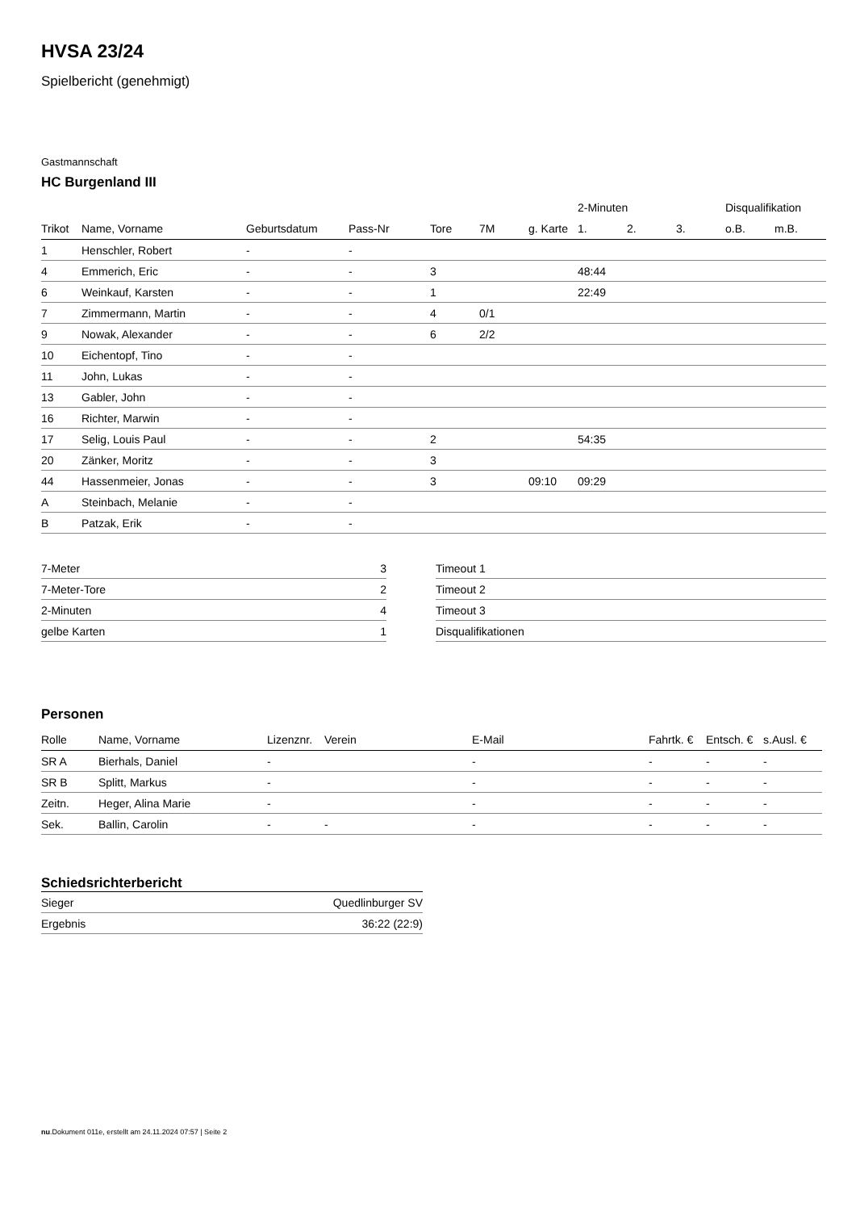HVSA 23/24
Spielbericht (genehmigt)
Gastmannschaft
HC Burgenland III
| | | | | | | | 2-Minuten | | | Disqualifikation | |
| --- | --- | --- | --- | --- | --- | --- | --- | --- | --- | --- | --- |
| Trikot | Name, Vorname | Geburtsdatum | Pass-Nr | Tore | 7M | g. Karte | 1. | 2. | 3. | o.B. | m.B. |
| 1 | Henschler, Robert | - | - | | | | | | | | |
| 4 | Emmerich, Eric | - | - | 3 | | | 48:44 | | | | |
| 6 | Weinkauf, Karsten | - | - | 1 | | | 22:49 | | | | |
| 7 | Zimmermann, Martin | - | - | 4 | 0/1 | | | | | | |
| 9 | Nowak, Alexander | - | - | 6 | 2/2 | | | | | | |
| 10 | Eichentopf, Tino | - | - | | | | | | | | |
| 11 | John, Lukas | - | - | | | | | | | | |
| 13 | Gabler, John | - | - | | | | | | | | |
| 16 | Richter, Marwin | - | - | | | | | | | | |
| 17 | Selig, Louis Paul | - | - | 2 | | | 54:35 | | | | |
| 20 | Zänker, Moritz | - | - | 3 | | | | | | | |
| 44 | Hassenmeier, Jonas | - | - | 3 | | 09:10 | 09:29 | | | | |
| A | Steinbach, Melanie | - | - | | | | | | | | |
| B | Patzak, Erik | - | - | | | | | | | | |
| 7-Meter | 3 |
| 7-Meter-Tore | 2 |
| 2-Minuten | 4 |
| gelbe Karten | 1 |
| Timeout 1 |
| Timeout 2 |
| Timeout 3 |
| Disqualifikationen |
Personen
| Rolle | Name, Vorname | Lizenznr. | Verein | E-Mail | Fahrtk. € | Entsch. € | s.Ausl. € |
| --- | --- | --- | --- | --- | --- | --- | --- |
| SR A | Bierhals, Daniel | - | | - | - | - | - |
| SR B | Splitt, Markus | - | | - | - | - | - |
| Zeitn. | Heger, Alina Marie | - | | - | - | - | - |
| Sek. | Ballin, Carolin | - | - | - | - | - | - |
Schiedsrichterbericht
| Sieger | Quedlinburger SV |
| Ergebnis | 36:22 (22:9) |
nu.Dokument 011e, erstellt am 24.11.2024 07:57 | Seite 2